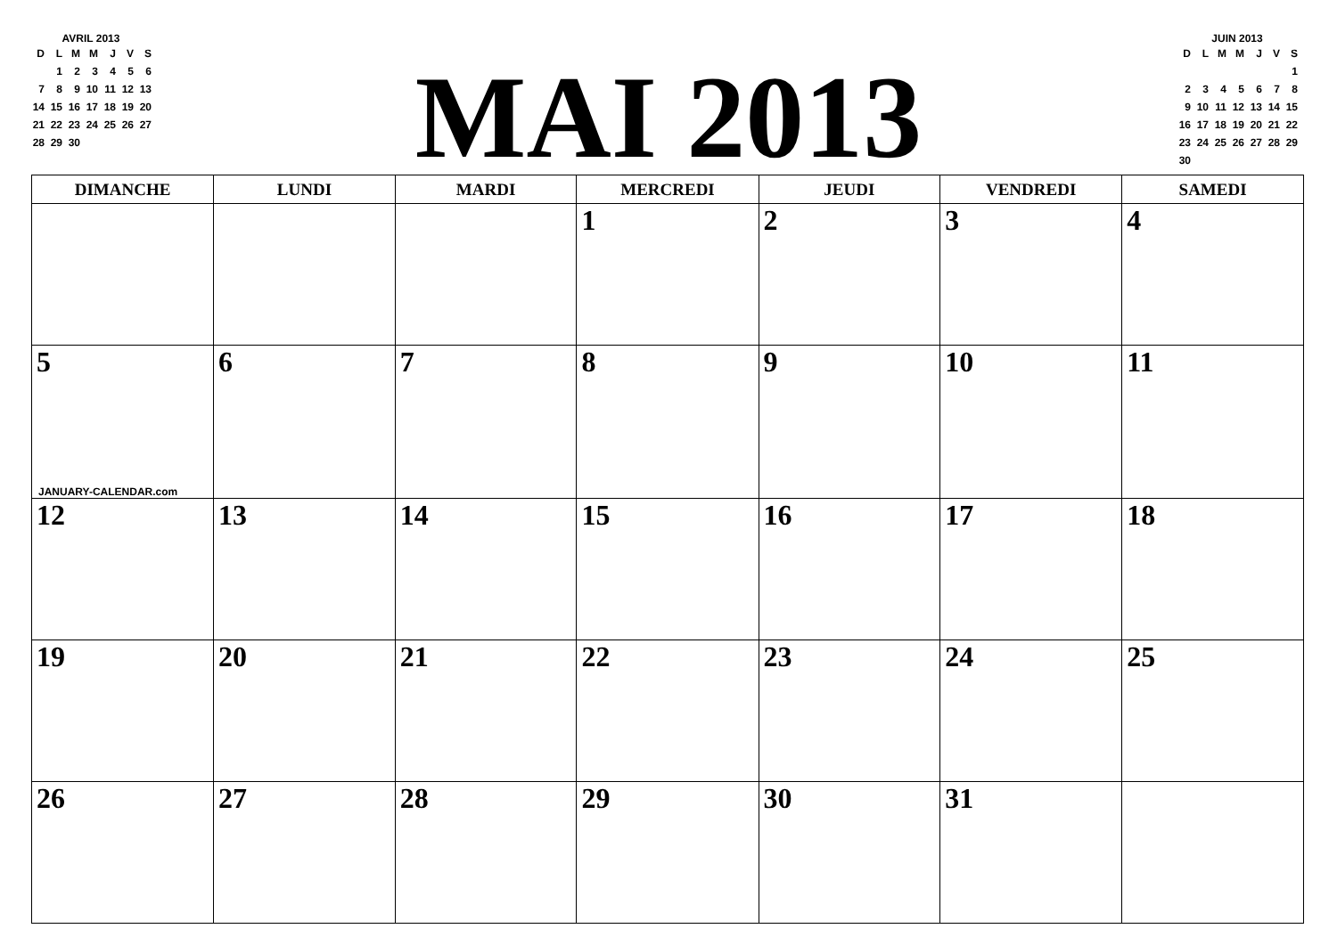AVRIL 2013
| D | L | M | M | J | V | S |
| --- | --- | --- | --- | --- | --- | --- |
| | 1 | 2 | 3 | 4 | 5 | 6 |
| 7 | 8 | 9 | 10 | 11 | 12 | 13 |
| 14 | 15 | 16 | 17 | 18 | 19 | 20 |
| 21 | 22 | 23 | 24 | 25 | 26 | 27 |
| 28 | 29 | 30 | | | | |
MAI 2013
JUIN 2013
| D | L | M | M | J | V | S |
| --- | --- | --- | --- | --- | --- | --- |
| | | | | | | 1 |
| 2 | 3 | 4 | 5 | 6 | 7 | 8 |
| 9 | 10 | 11 | 12 | 13 | 14 | 15 |
| 16 | 17 | 18 | 19 | 20 | 21 | 22 |
| 23 | 24 | 25 | 26 | 27 | 28 | 29 |
| 30 | | | | | | |
| DIMANCHE | LUNDI | MARDI | MERCREDI | JEUDI | VENDREDI | SAMEDI |
| --- | --- | --- | --- | --- | --- | --- |
| | | | 1 | 2 | 3 | 4 |
| 5 JANUARY-CALENDAR.com | 6 | 7 | 8 | 9 | 10 | 11 |
| 12 | 13 | 14 | 15 | 16 | 17 | 18 |
| 19 | 20 | 21 | 22 | 23 | 24 | 25 |
| 26 | 27 | 28 | 29 | 30 | 31 | |